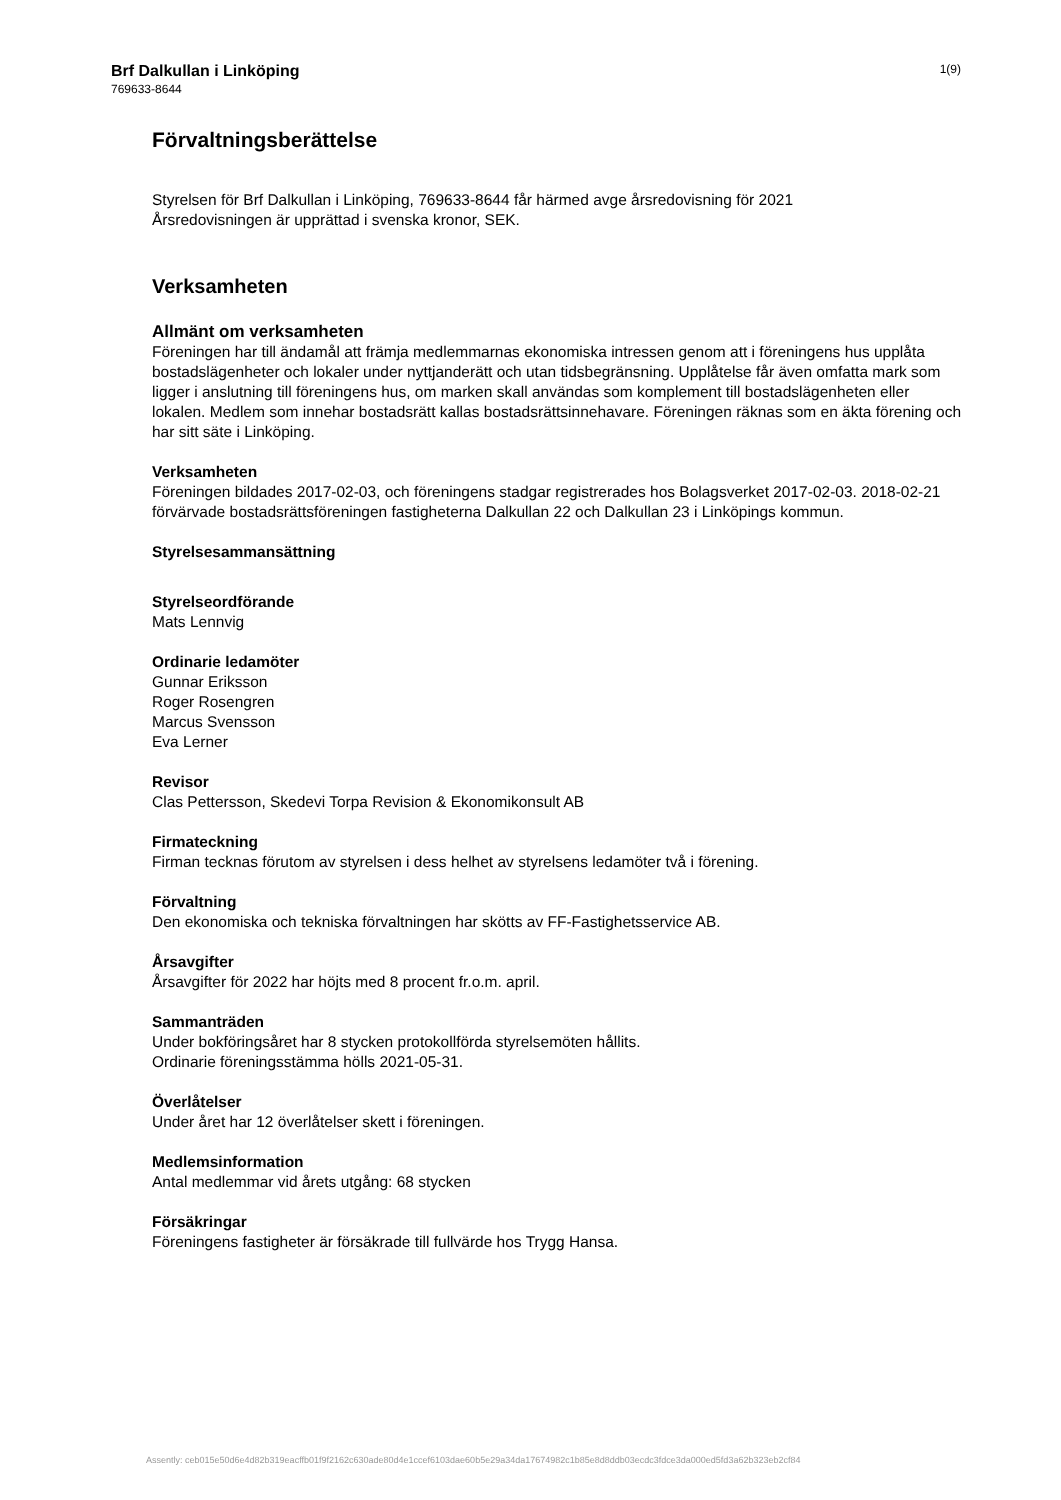Brf Dalkullan i Linköping
769633-8644
1(9)
Förvaltningsberättelse
Styrelsen för Brf Dalkullan i Linköping, 769633-8644 får härmed avge årsredovisning för 2021
Årsredovisningen är upprättad i svenska kronor, SEK.
Verksamheten
Allmänt om verksamheten
Föreningen har till ändamål att främja medlemmarnas ekonomiska intressen genom att i föreningens hus upplåta bostadslägenheter och lokaler under nyttjanderätt och utan tidsbegränsning. Upplåtelse får även omfatta mark som ligger i anslutning till föreningens hus, om marken skall användas som komplement till bostadslägenheten eller lokalen. Medlem som innehar bostadsrätt kallas bostadsrättsinnehavare. Föreningen räknas som en äkta förening och har sitt säte i Linköping.
Verksamheten
Föreningen bildades 2017-02-03, och föreningens stadgar registrerades hos Bolagsverket 2017-02-03. 2018-02-21 förvärvade bostadsrättsföreningen fastigheterna Dalkullan 22 och Dalkullan 23 i Linköpings kommun.
Styrelsesammansättning
Styrelseordförande
Mats Lennvig
Ordinarie ledamöter
Gunnar Eriksson
Roger Rosengren
Marcus Svensson
Eva Lerner
Revisor
Clas Pettersson, Skedevi Torpa Revision & Ekonomikonsult AB
Firmateckning
Firman tecknas förutom av styrelsen i dess helhet av styrelsens ledamöter två i förening.
Förvaltning
Den ekonomiska och tekniska förvaltningen har skötts av FF-Fastighetsservice AB.
Årsavgifter
Årsavgifter för 2022 har höjts med 8 procent fr.o.m. april.
Sammanträden
Under bokföringsåret har 8 stycken protokollförda styrelsemöten hållits.
Ordinarie föreningsstämma hölls 2021-05-31.
Överlåtelser
Under året har 12 överlåtelser skett i föreningen.
Medlemsinformation
Antal medlemmar vid årets utgång: 68 stycken
Försäkringar
Föreningens fastigheter är försäkrade till fullvärde hos Trygg Hansa.
Assently: ceb015e50d6e4d82b319eacffb01f9f2162c630ade80d4e1ccef6103dae60b5e29a34da17674982c1b85e8d8ddb03ecdc3fdce3da000ed5fd3a62b323eb2cf84